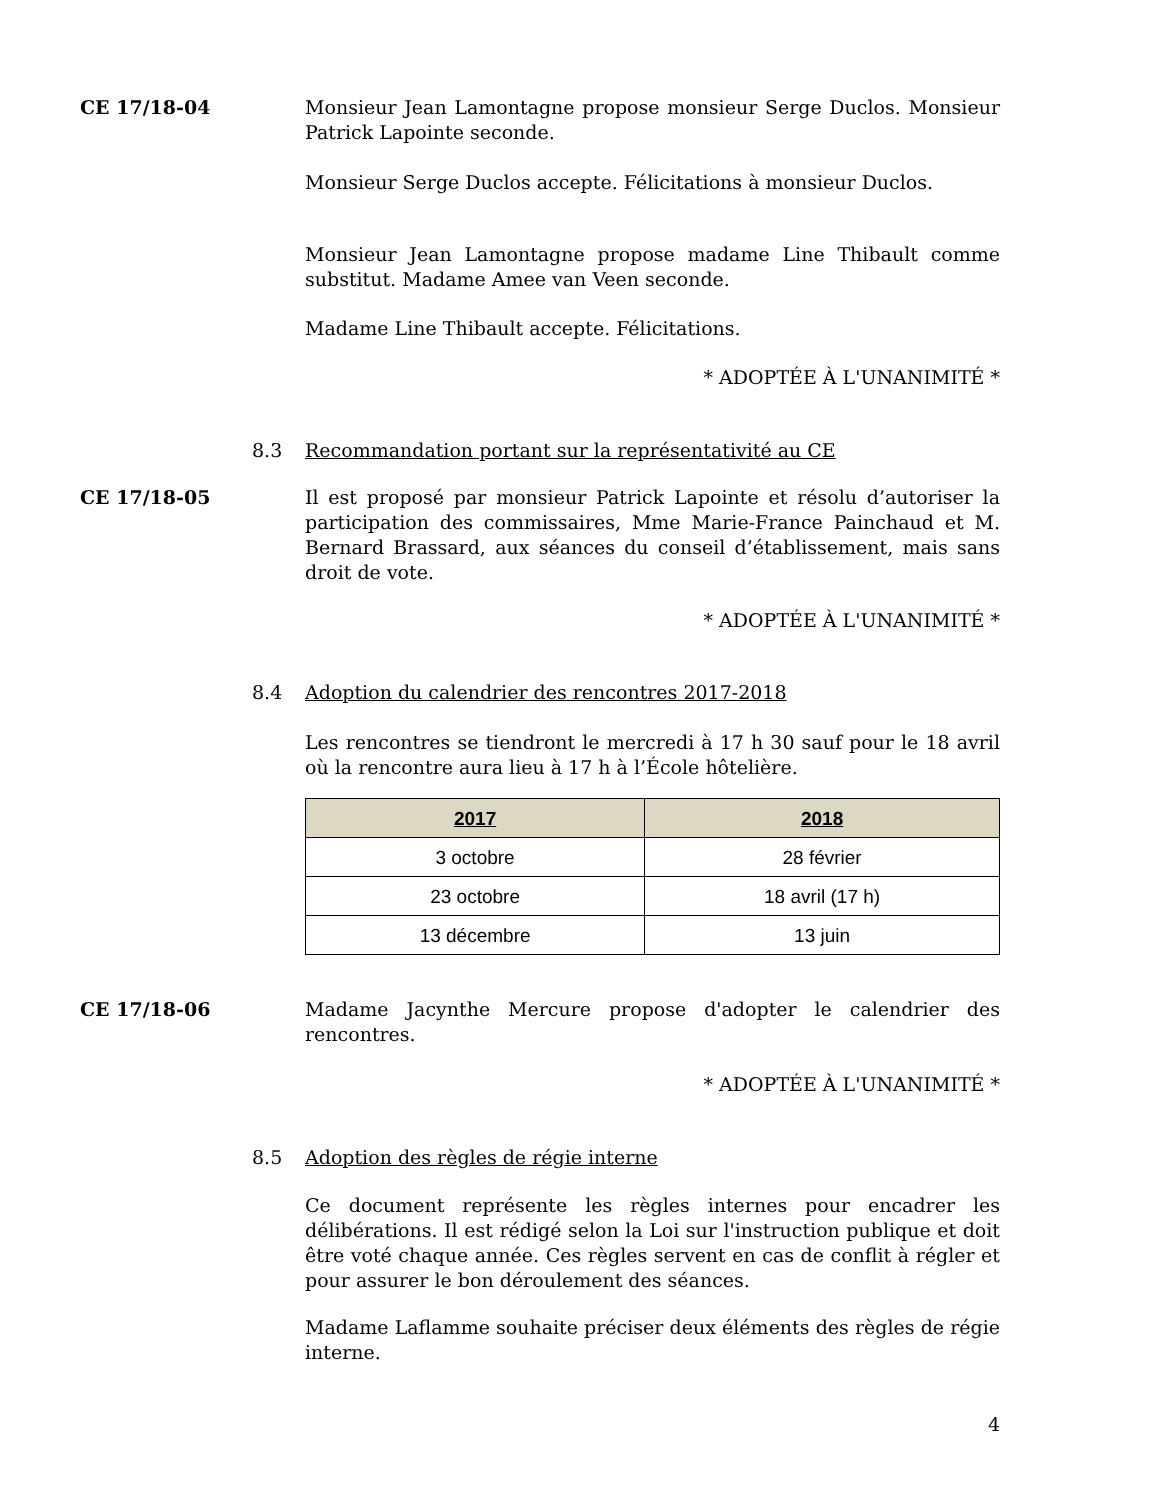CE 17/18-04 Monsieur Jean Lamontagne propose monsieur Serge Duclos. Monsieur Patrick Lapointe seconde.
Monsieur Serge Duclos accepte. Félicitations à monsieur Duclos.
Monsieur Jean Lamontagne propose madame Line Thibault comme substitut. Madame Amee van Veen seconde.
Madame Line Thibault accepte. Félicitations.
* ADOPTÉE À L'UNANIMITÉ *
8.3 Recommandation portant sur la représentativité au CE
CE 17/18-05 Il est proposé par monsieur Patrick Lapointe et résolu d’autoriser la participation des commissaires, Mme Marie-France Painchaud et M. Bernard Brassard, aux séances du conseil d’établissement, mais sans droit de vote.
* ADOPTÉE À L'UNANIMITÉ *
8.4 Adoption du calendrier des rencontres 2017-2018
Les rencontres se tiendront le mercredi à 17 h 30 sauf pour le 18 avril où la rencontre aura lieu à 17 h à l’École hôtelière.
| 2017 | 2018 |
| --- | --- |
| 3 octobre | 28 février |
| 23 octobre | 18 avril (17 h) |
| 13 décembre | 13 juin |
CE 17/18-06 Madame Jacynthe Mercure propose d'adopter le calendrier des rencontres.
* ADOPTÉE À L'UNANIMITÉ *
8.5 Adoption des règles de régie interne
Ce document représente les règles internes pour encadrer les délibérations. Il est rédigé selon la Loi sur l'instruction publique et doit être voté chaque année. Ces règles servent en cas de conflit à régler et pour assurer le bon déroulement des séances.
Madame Laflamme souhaite préciser deux éléments des règles de régie interne.
4